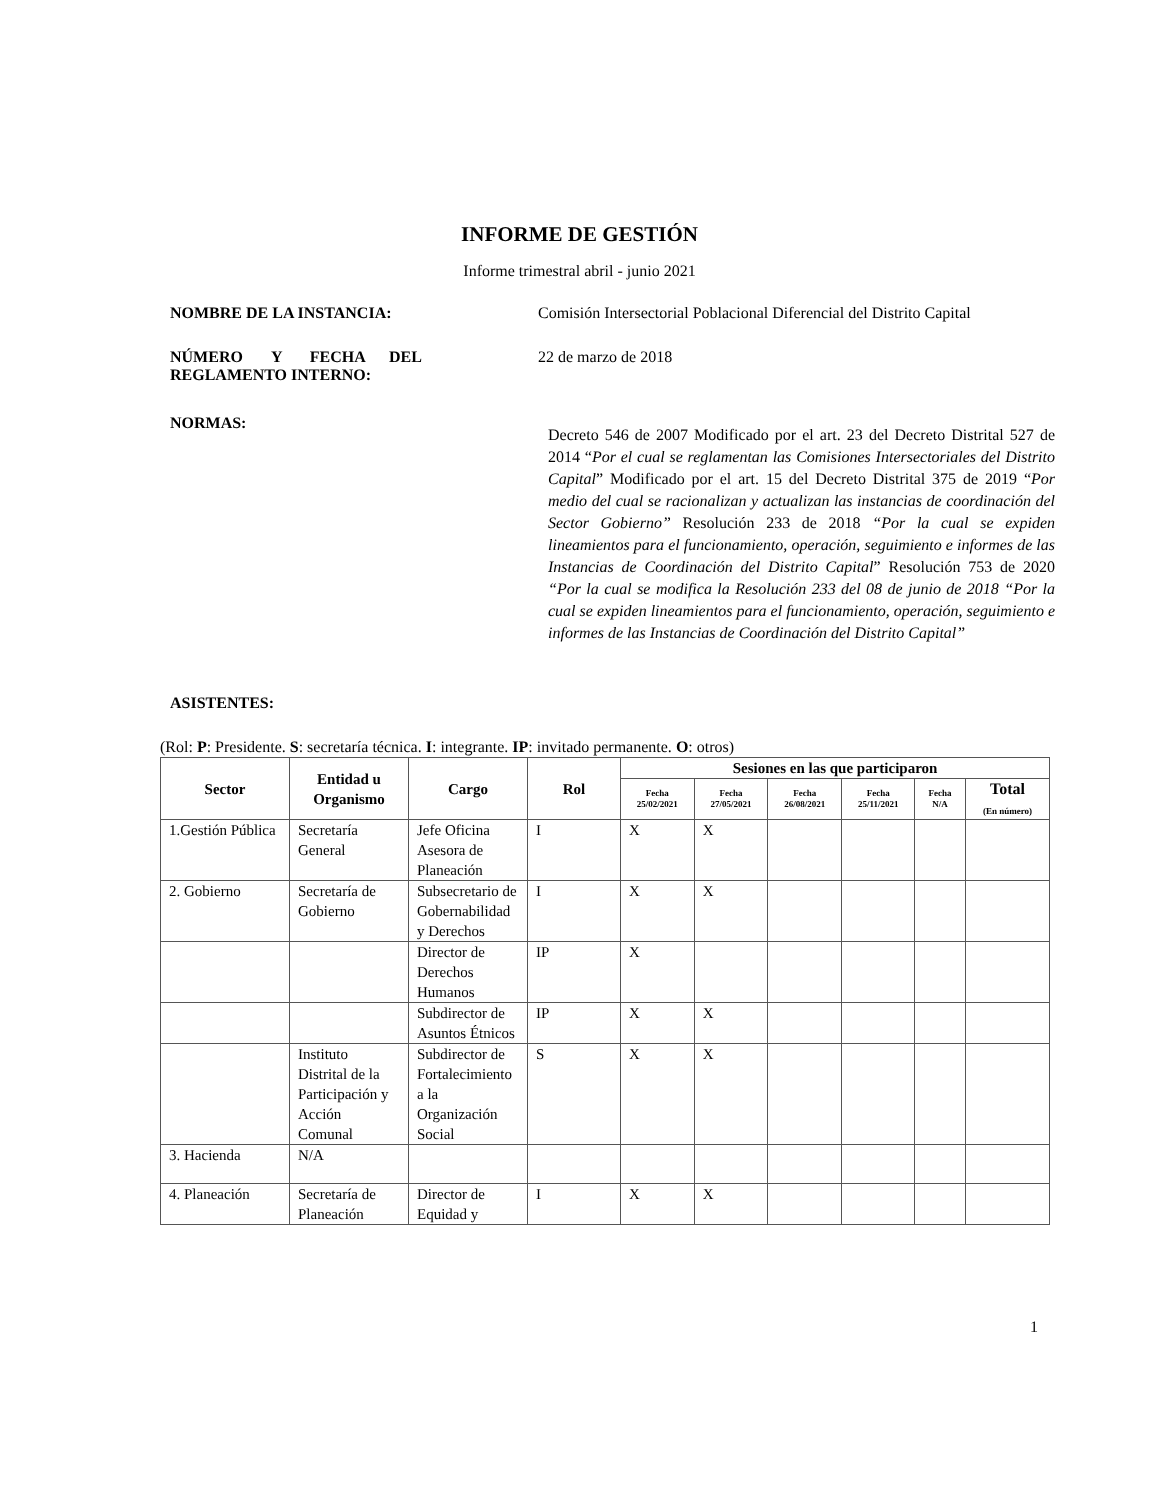INFORME DE GESTIÓN
Informe trimestral abril - junio 2021
NOMBRE DE LA INSTANCIA:
Comisión Intersectorial Poblacional Diferencial del Distrito Capital
NÚMERO Y FECHA DEL REGLAMENTO INTERNO:
22 de marzo de 2018
NORMAS:
Decreto 546 de 2007 Modificado por el art. 23 del Decreto Distrital 527 de 2014 “Por el cual se reglamentan las Comisiones Intersectoriales del Distrito Capital” Modificado por el art. 15 del Decreto Distrital 375 de 2019 “Por medio del cual se racionalizan y actualizan las instancias de coordinación del Sector Gobierno” Resolución 233 de 2018 “Por la cual se expiden lineamientos para el funcionamiento, operación, seguimiento e informes de las Instancias de Coordinación del Distrito Capital” Resolución 753 de 2020 “Por la cual se modifica la Resolución 233 del 08 de junio de 2018 “Por la cual se expiden lineamientos para el funcionamiento, operación, seguimiento e informes de las Instancias de Coordinación del Distrito Capital”
ASISTENTES:
(Rol: P: Presidente. S: secretaría técnica. I: integrante. IP: invitado permanente. O: otros)
| Sector | Entidad u Organismo | Cargo | Rol | Sesiones en las que participaron | | | | | |
| --- | --- | --- | --- | --- | --- | --- | --- | --- | --- |
| | | | | Fecha 25/02/2021 | Fecha 27/05/2021 | Fecha 26/08/2021 | Fecha 25/11/2021 | Fecha N/A | Total (En número) |
| 1.Gestión Pública | Secretaría General | Jefe Oficina Asesora de Planeación | I | X | X | | | | |
| 2. Gobierno | Secretaría de Gobierno | Subsecretario de Gobernabilidad y Derechos | I | X | X | | | | |
| | | Director de Derechos Humanos | IP | X | | | | | |
| | | Subdirector de Asuntos Étnicos | IP | X | X | | | | |
| | Instituto Distrital de la Participación y Acción Comunal | Subdirector de Fortalecimiento a la Organización Social | S | X | X | | | | |
| 3. Hacienda | N/A | | | | | | | | |
| 4. Planeación | Secretaría de Planeación | Director de Equidad y | I | X | X | | | | |
1